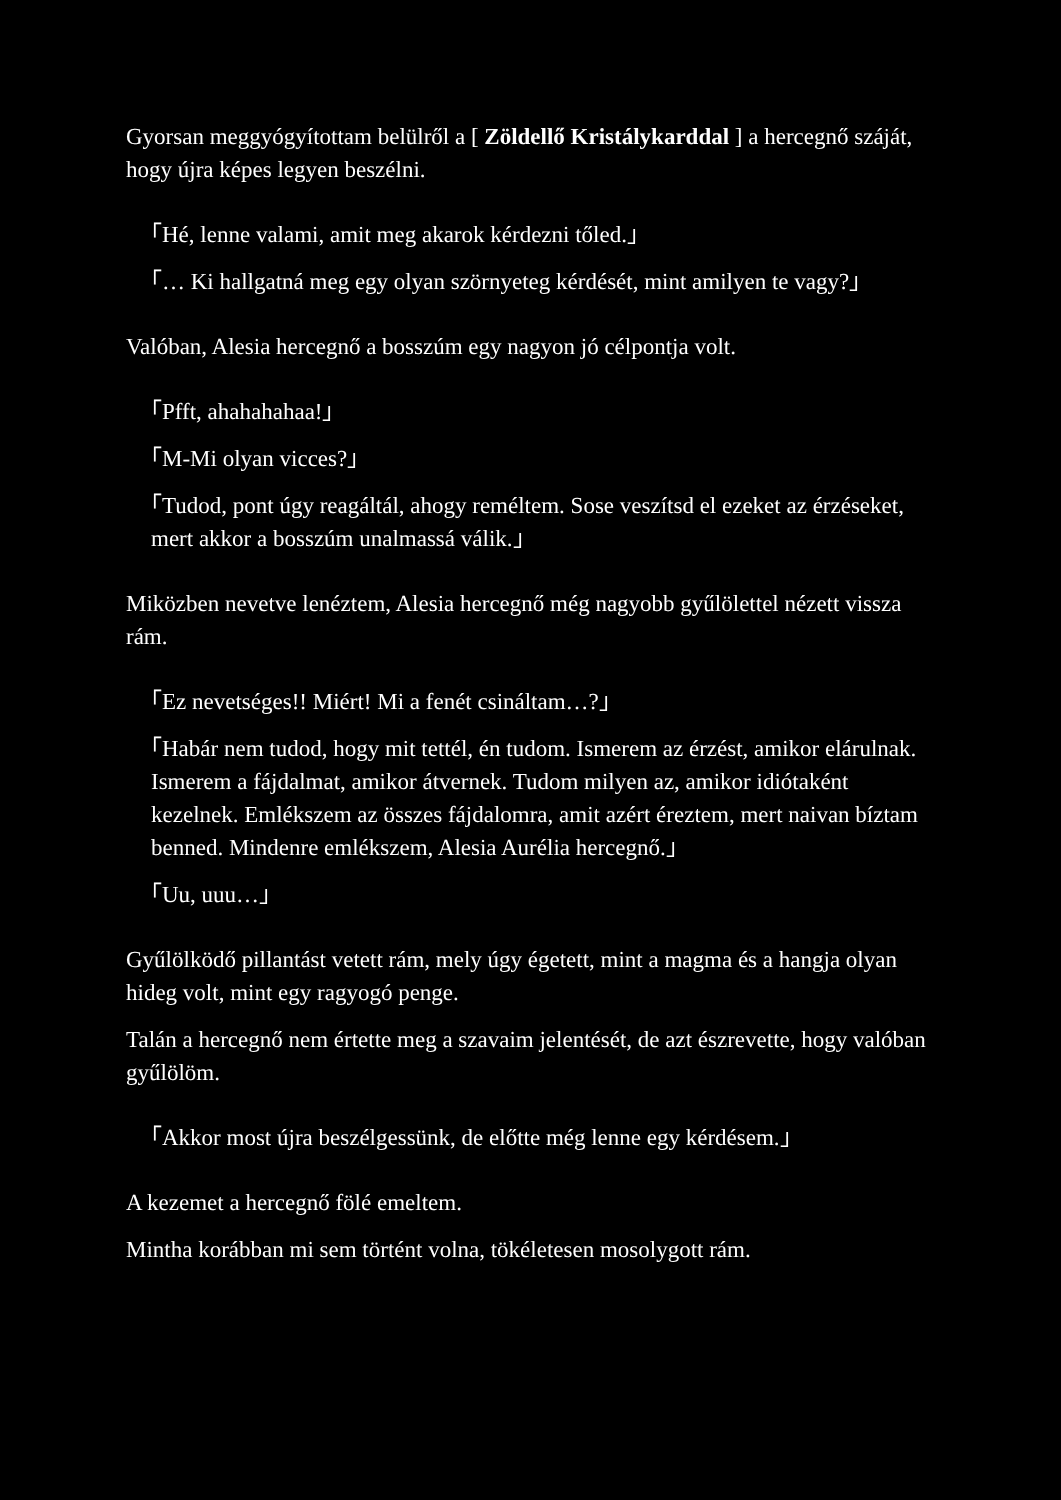Gyorsan meggyógyítottam belülről a [ Zöldellő Kristálykarddal ] a hercegnő száját, hogy újra képes legyen beszélni.
「Hé, lenne valami, amit meg akarok kérdezni tőled.」
「… Ki hallgatná meg egy olyan szörnyeteg kérdését, mint amilyen te vagy?」
Valóban, Alesia hercegnő a bosszúm egy nagyon jó célpontja volt.
「Pfft, ahahahahaa!」
「M-Mi olyan vicces?」
「Tudod, pont úgy reagáltál, ahogy reméltem. Sose veszítsd el ezeket az érzéseket, mert akkor a bosszúm unalmassá válik.」
Miközben nevetve lenéztem, Alesia hercegnő még nagyobb gyűlölettel nézett vissza rám.
「Ez nevetséges!! Miért! Mi a fenét csináltam…?」
「Habár nem tudod, hogy mit tettél, én tudom. Ismerem az érzést, amikor elárulnak. Ismerem a fájdalmat, amikor átvernek. Tudom milyen az, amikor idiótaként kezelnek. Emlékszem az összes fájdalomra, amit azért éreztem, mert naivan bíztam benned. Mindenre emlékszem, Alesia Aurélia hercegnő.」
「Uu, uuu…」
Gyűlölködő pillantást vetett rám, mely úgy égetett, mint a magma és a hangja olyan hideg volt, mint egy ragyogó penge.
Talán a hercegnő nem értette meg a szavaim jelentését, de azt észrevette, hogy valóban gyűlölöm.
「Akkor most újra beszélgessünk, de előtte még lenne egy kérdésem.」
A kezemet a hercegnő fölé emeltem.
Mintha korábban mi sem történt volna, tökéletesen mosolygott rám.